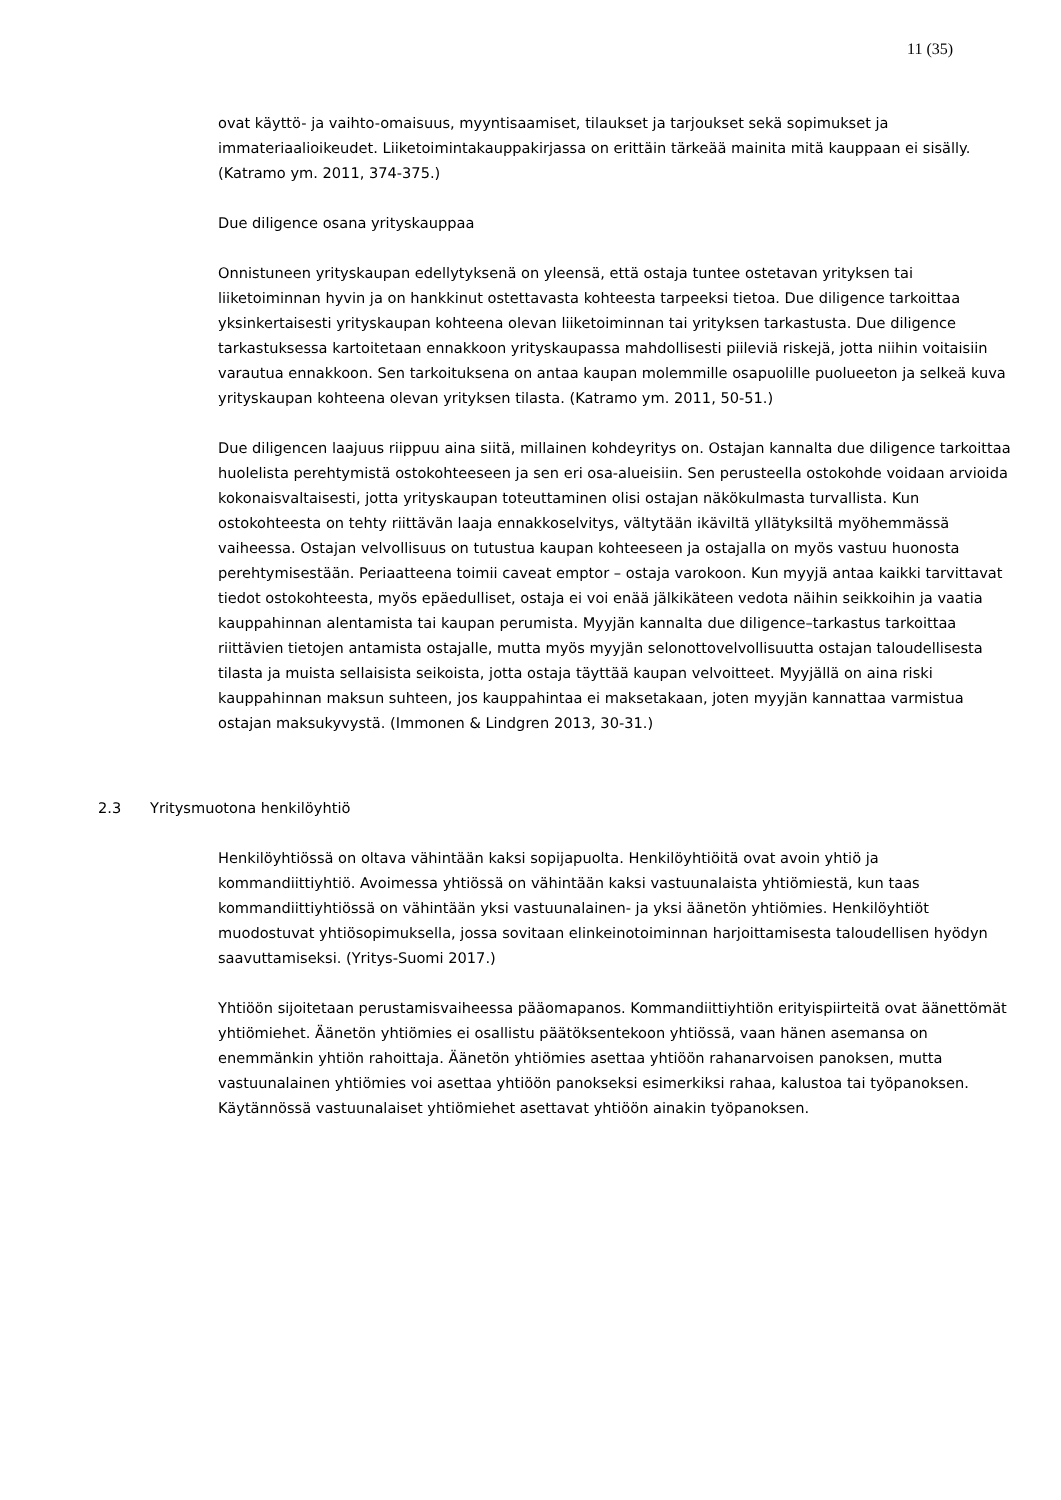11 (35)
ovat käyttö- ja vaihto-omaisuus, myyntisaamiset, tilaukset ja tarjoukset sekä sopimukset ja immateriaalioikeudet. Liiketoimintakauppakirjassa on erittäin tärkeää mainita mitä kauppaan ei sisälly. (Katramo ym. 2011, 374-375.)
Due diligence osana yrityskauppaa
Onnistuneen yrityskaupan edellytyksenä on yleensä, että ostaja tuntee ostetavan yrityksen tai liiketoiminnan hyvin ja on hankkinut ostettavasta kohteesta tarpeeksi tietoa. Due diligence tarkoittaa yksinkertaisesti yrityskaupan kohteena olevan liiketoiminnan tai yrityksen tarkastusta. Due diligence tarkastuksessa kartoitetaan ennakkoon yrityskaupassa mahdollisesti piileviä riskejä, jotta niihin voitaisiin varautua ennakkoon. Sen tarkoituksena on antaa kaupan molemmille osapuolille puolueeton ja selkeä kuva yrityskaupan kohteena olevan yrityksen tilasta. (Katramo ym. 2011, 50-51.)
Due diligencen laajuus riippuu aina siitä, millainen kohdeyritys on. Ostajan kannalta due diligence tarkoittaa huolelista perehtymistä ostokohteeseen ja sen eri osa-alueisiin. Sen perusteella ostokohde voidaan arvioida kokonaisvaltaisesti, jotta yrityskaupan toteuttaminen olisi ostajan näkökulmasta turvallista. Kun ostokohteesta on tehty riittävän laaja ennakkoselvitys, vältytään ikäviltä yllätyksiltä myöhemmässä vaiheessa. Ostajan velvollisuus on tutustua kaupan kohteeseen ja ostajalla on myös vastuu huonosta perehtymisestään. Periaatteena toimii caveat emptor – ostaja varokoon. Kun myyjä antaa kaikki tarvittavat tiedot ostokohteesta, myös epäedulliset, ostaja ei voi enää jälkikäteen vedota näihin seikkoihin ja vaatia kauppahinnan alentamista tai kaupan perumista. Myyjän kannalta due diligence–tarkastus tarkoittaa riittävien tietojen antamista ostajalle, mutta myös myyjän selonottovelvollisuutta ostajan taloudellisesta tilasta ja muista sellaisista seikoista, jotta ostaja täyttää kaupan velvoitteet. Myyjällä on aina riski kauppahinnan maksun suhteen, jos kauppahintaa ei maksetakaan, joten myyjän kannattaa varmistua ostajan maksukyvystä. (Immonen & Lindgren 2013, 30-31.)
2.3 Yritysmuotona henkilöyhtiö
Henkilöyhtiössä on oltava vähintään kaksi sopijapuolta. Henkilöyhtiöitä ovat avoin yhtiö ja kommandiittiyhtiö. Avoimessa yhtiössä on vähintään kaksi vastuunalaista yhtiömiestä, kun taas kommandiittiyhtiössä on vähintään yksi vastuunalainen- ja yksi äänetön yhtiömies. Henkilöyhtiöt muodostuvat yhtiösopimuksella, jossa sovitaan elinkeinotoiminnan harjoittamisesta taloudellisen hyödyn saavuttamiseksi. (Yritys-Suomi 2017.)
Yhtiöön sijoitetaan perustamisvaiheessa pääomapanos. Kommandiittiyhtiön erityispiirteitä ovat äänettömät yhtiömiehet. Äänetön yhtiömies ei osallistu päätöksentekoon yhtiössä, vaan hänen asemansa on enemmänkin yhtiön rahoittaja. Äänetön yhtiömies asettaa yhtiöön rahanarvoisen panoksen, mutta vastuunalainen yhtiömies voi asettaa yhtiöön panokseksi esimerkiksi rahaa, kalustoa tai työpanoksen. Käytännössä vastuunalaiset yhtiömiehet asettavat yhtiöön ainakin työpanoksen.